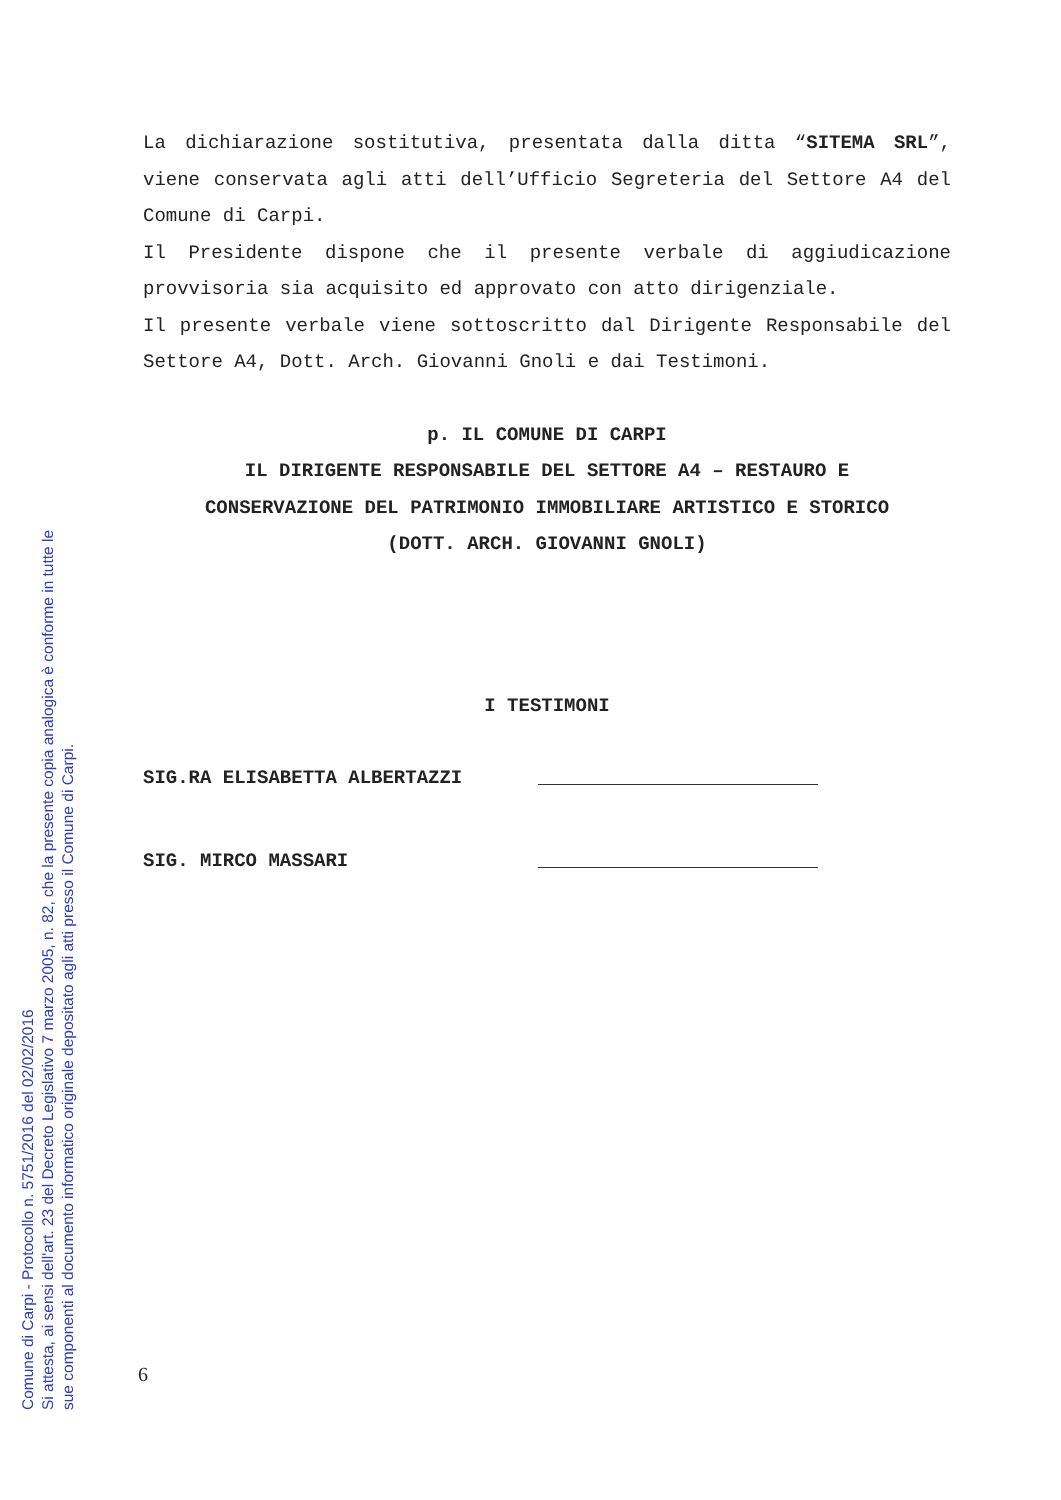La dichiarazione sostitutiva, presentata dalla ditta “SITEMA SRL”, viene conservata agli atti dell’Ufficio Segreteria del Settore A4 del Comune di Carpi.
Il Presidente dispone che il presente verbale di aggiudicazione provvisoria sia acquisito ed approvato con atto dirigenziale.
Il presente verbale viene sottoscritto dal Dirigente Responsabile del Settore A4, Dott. Arch. Giovanni Gnoli e dai Testimoni.
p. IL COMUNE DI CARPI
IL DIRIGENTE RESPONSABILE DEL SETTORE A4 – RESTAURO E
CONSERVAZIONE DEL PATRIMONIO IMMOBILIARE ARTISTICO E STORICO
(DOTT. ARCH. GIOVANNI GNOLI)
I TESTIMONI
SIG.RA ELISABETTA ALBERTAZZI
SIG. MIRCO MASSARI
6
Comune di Carpi - Protocollo n. 5751/2016 del 02/02/2016
Si attesta, ai sensi dell'art. 23 del Decreto Legislativo 7 marzo 2005, n. 82, che la presente copia analogica è conforme in tutte le
sue componenti al documento informatico originale depositato agli atti presso il Comune di Carpi.